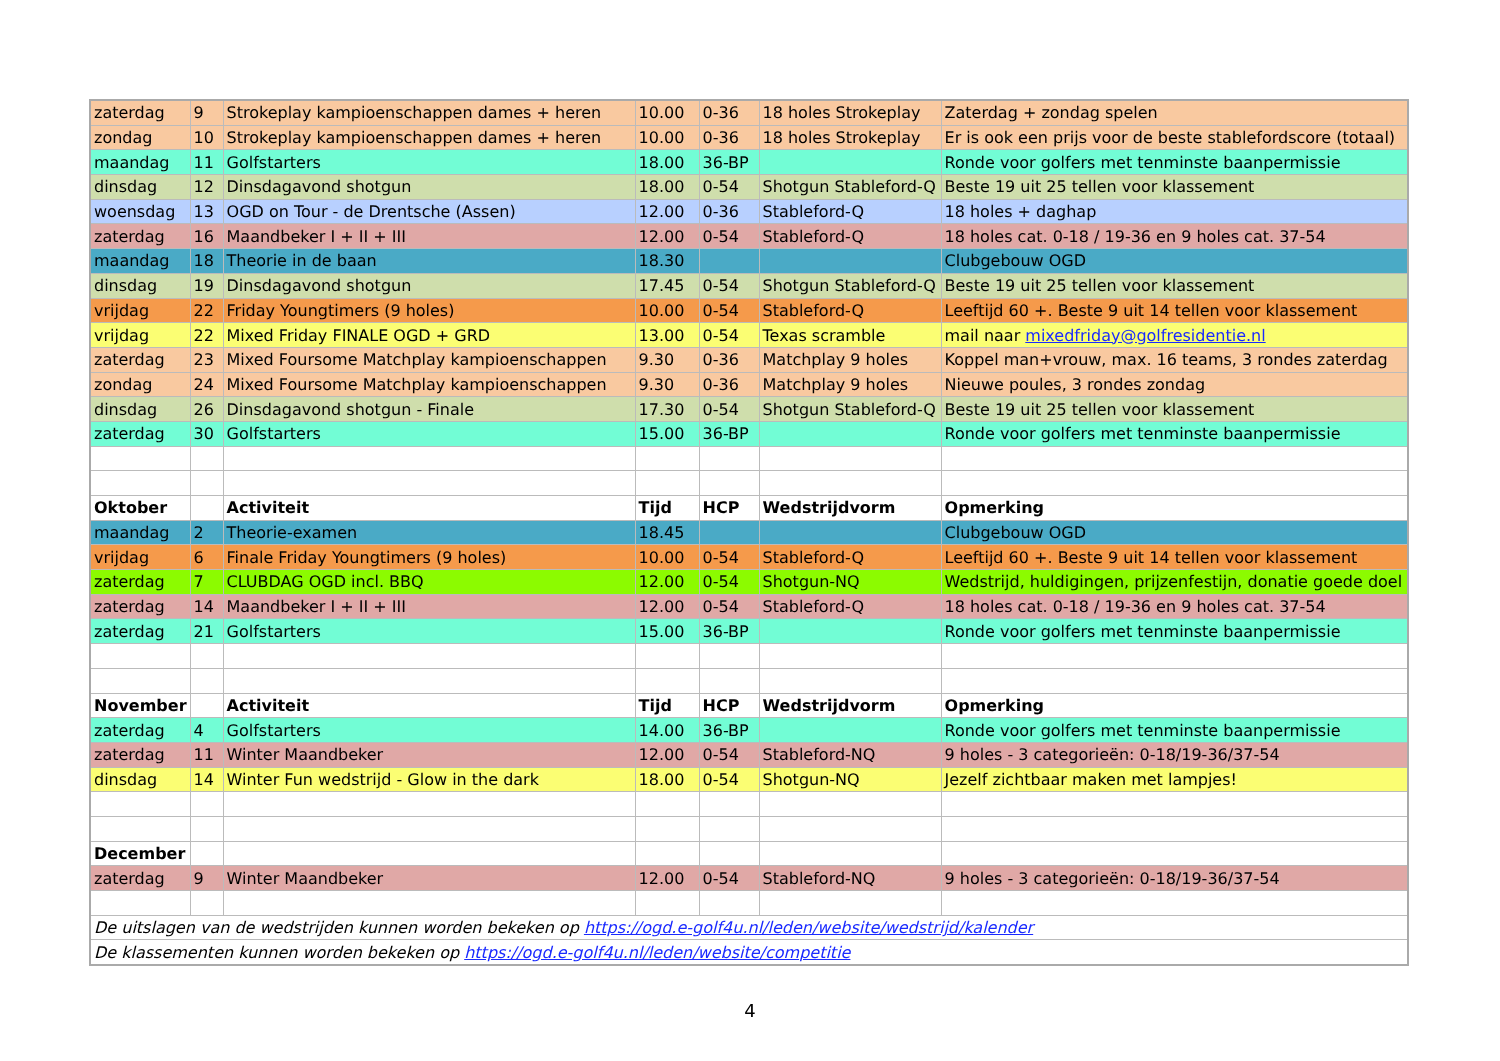| zaterdag | 9 | Strokeplay kampioenschappen dames + heren | 10.00 | 0-36 | 18 holes Strokeplay | Zaterdag + zondag spelen |
| zondag | 10 | Strokeplay kampioenschappen dames + heren | 10.00 | 0-36 | 18 holes Strokeplay | Er is ook een prijs voor de beste stablefordscore (totaal) |
| maandag | 11 | Golfstarters | 18.00 | 36-BP | | Ronde voor golfers met tenminste baanpermissie |
| dinsdag | 12 | Dinsdagavond shotgun | 18.00 | 0-54 | Shotgun Stableford-Q | Beste 19 uit 25 tellen voor klassement |
| woensdag | 13 | OGD on Tour - de Drentsche (Assen) | 12.00 | 0-36 | Stableford-Q | 18 holes + daghap |
| zaterdag | 16 | Maandbeker I + II + III | 12.00 | 0-54 | Stableford-Q | 18 holes cat. 0-18 / 19-36 en 9 holes cat. 37-54 |
| maandag | 18 | Theorie in de baan | 18.30 | | | Clubgebouw OGD |
| dinsdag | 19 | Dinsdagavond shotgun | 17.45 | 0-54 | Shotgun Stableford-Q | Beste 19 uit 25 tellen voor klassement |
| vrijdag | 22 | Friday Youngtimers (9 holes) | 10.00 | 0-54 | Stableford-Q | Leeftijd 60 +. Beste 9 uit 14 tellen voor klassement |
| vrijdag | 22 | Mixed Friday FINALE OGD + GRD | 13.00 | 0-54 | Texas scramble | mail naar mixedfriday@golfresidentie.nl |
| zaterdag | 23 | Mixed Foursome Matchplay kampioenschappen | 9.30 | 0-36 | Matchplay 9 holes | Koppel man+vrouw, max. 16 teams, 3 rondes zaterdag |
| zondag | 24 | Mixed Foursome Matchplay kampioenschappen | 9.30 | 0-36 | Matchplay 9 holes | Nieuwe poules, 3 rondes zondag |
| dinsdag | 26 | Dinsdagavond shotgun - Finale | 17.30 | 0-54 | Shotgun Stableford-Q | Beste 19 uit 25 tellen voor klassement |
| zaterdag | 30 | Golfstarters | 15.00 | 36-BP | | Ronde voor golfers met tenminste baanpermissie |
| Oktober | | Activiteit | Tijd | HCP | Wedstrijdvorm | Opmerking |
| maandag | 2 | Theorie-examen | 18.45 | | | Clubgebouw OGD |
| vrijdag | 6 | Finale Friday Youngtimers (9 holes) | 10.00 | 0-54 | Stableford-Q | Leeftijd 60 +. Beste 9 uit 14 tellen voor klassement |
| zaterdag | 7 | CLUBDAG OGD incl. BBQ | 12.00 | 0-54 | Shotgun-NQ | Wedstrijd, huldigingen, prijzenfestijn, donatie goede doel |
| zaterdag | 14 | Maandbeker I + II + III | 12.00 | 0-54 | Stableford-Q | 18 holes cat. 0-18 / 19-36 en 9 holes cat. 37-54 |
| zaterdag | 21 | Golfstarters | 15.00 | 36-BP | | Ronde voor golfers met tenminste baanpermissie |
| November | | Activiteit | Tijd | HCP | Wedstrijdvorm | Opmerking |
| zaterdag | 4 | Golfstarters | 14.00 | 36-BP | | Ronde voor golfers met tenminste baanpermissie |
| zaterdag | 11 | Winter Maandbeker | 12.00 | 0-54 | Stableford-NQ | 9 holes - 3 categorieën: 0-18/19-36/37-54 |
| dinsdag | 14 | Winter Fun wedstrijd - Glow in the dark | 18.00 | 0-54 | Shotgun-NQ | Jezelf zichtbaar maken met lampjes! |
| December | | | | | | |
| zaterdag | 9 | Winter Maandbeker | 12.00 | 0-54 | Stableford-NQ | 9 holes - 3 categorieën: 0-18/19-36/37-54 |
| De uitslagen van de wedstrijden kunnen worden bekeken op https://ogd.e-golf4u.nl/leden/website/wedstrijd/kalender | | | | | | |
| De klassementen kunnen worden bekeken op https://ogd.e-golf4u.nl/leden/website/competitie | | | | | | |
4